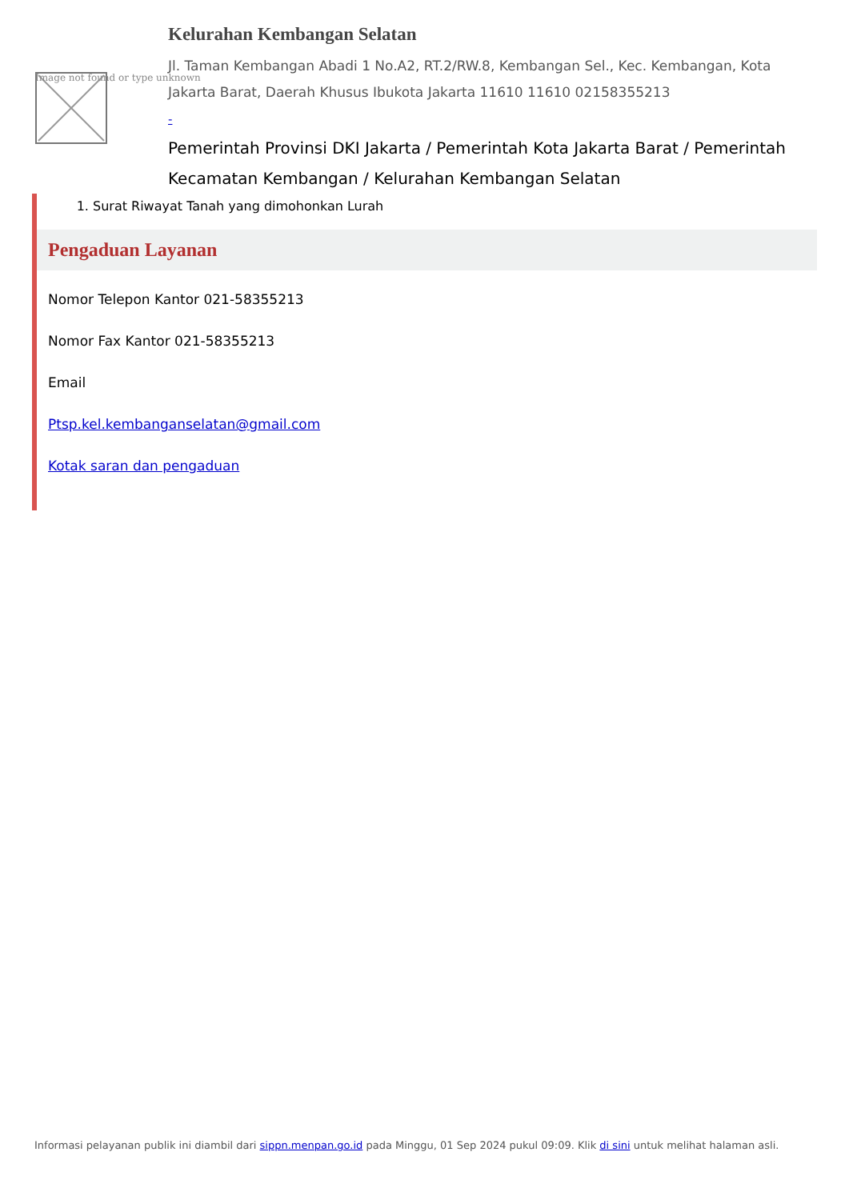Image not found or type unknown
Kelurahan Kembangan Selatan
Jl. Taman Kembangan Abadi 1 No.A2, RT.2/RW.8, Kembangan Sel., Kec. Kembangan, Kota Jakarta Barat, Daerah Khusus Ibukota Jakarta 11610 11610 02158355213
-
Pemerintah Provinsi DKI Jakarta / Pemerintah Kota Jakarta Barat / Pemerintah Kecamatan Kembangan / Kelurahan Kembangan Selatan
1. Surat Riwayat Tanah yang dimohonkan Lurah
Pengaduan Layanan
Nomor Telepon Kantor 021-58355213
Nomor Fax Kantor 021-58355213
Email
Ptsp.kel.kembanganselatan@gmail.com
Kotak saran dan pengaduan
Informasi pelayanan publik ini diambil dari sippn.menpan.go.id pada Minggu, 01 Sep 2024 pukul 09:09. Klik di sini untuk melihat halaman asli.